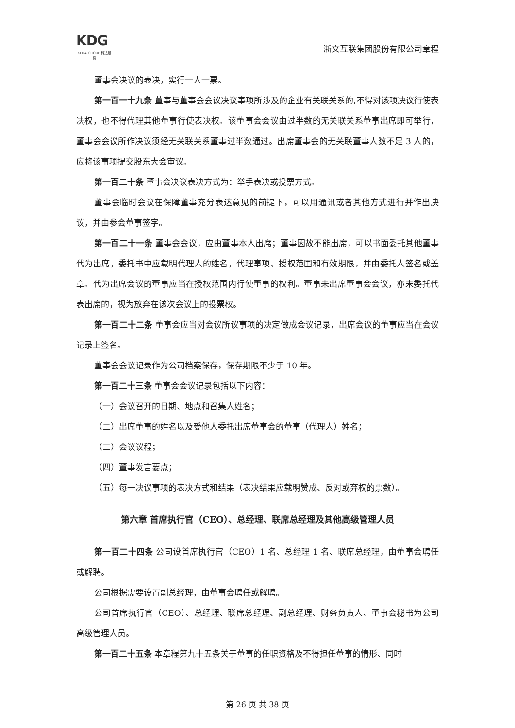KDG
KEDA GROUP 科达股份
浙文互联集团股份有限公司章程
董事会决议的表决，实行一人一票。
第一百一十九条 董事与董事会会议决议事项所涉及的企业有关联关系的,不得对该项决议行使表决权，也不得代理其他董事行使表决权。该董事会会议由过半数的无关联关系董事出席即可举行，董事会会议所作决议须经无关联关系董事过半数通过。出席董事会的无关联董事人数不足 3 人的，应将该事项提交股东大会审议。
第一百二十条 董事会决议表决方式为：举手表决或投票方式。
董事会临时会议在保障董事充分表达意见的前提下，可以用通讯或者其他方式进行并作出决议，并由参会董事签字。
第一百二十一条 董事会会议，应由董事本人出席；董事因故不能出席，可以书面委托其他董事代为出席，委托书中应载明代理人的姓名，代理事项、授权范围和有效期限，并由委托人签名或盖章。代为出席会议的董事应当在授权范围内行使董事的权利。董事未出席董事会会议，亦未委托代表出席的，视为放弃在该次会议上的投票权。
第一百二十二条 董事会应当对会议所议事项的决定做成会议记录，出席会议的董事应当在会议记录上签名。
董事会会议记录作为公司档案保存，保存期限不少于 10 年。
第一百二十三条 董事会会议记录包括以下内容：
（一）会议召开的日期、地点和召集人姓名；
（二）出席董事的姓名以及受他人委托出席董事会的董事（代理人）姓名；
（三）会议议程；
（四）董事发言要点；
（五）每一决议事项的表决方式和结果（表决结果应载明赞成、反对或弃权的票数）。
第六章 首席执行官（CEO）、总经理、联席总经理及其他高级管理人员
第一百二十四条 公司设首席执行官（CEO）1 名、总经理 1 名、联席总经理，由董事会聘任或解聘。
公司根据需要设置副总经理，由董事会聘任或解聘。
公司首席执行官（CEO）、总经理、联席总经理、副总经理、财务负责人、董事会秘书为公司高级管理人员。
第一百二十五条 本章程第九十五条关于董事的任职资格及不得担任董事的情形、同时
第 26 页 共 38 页